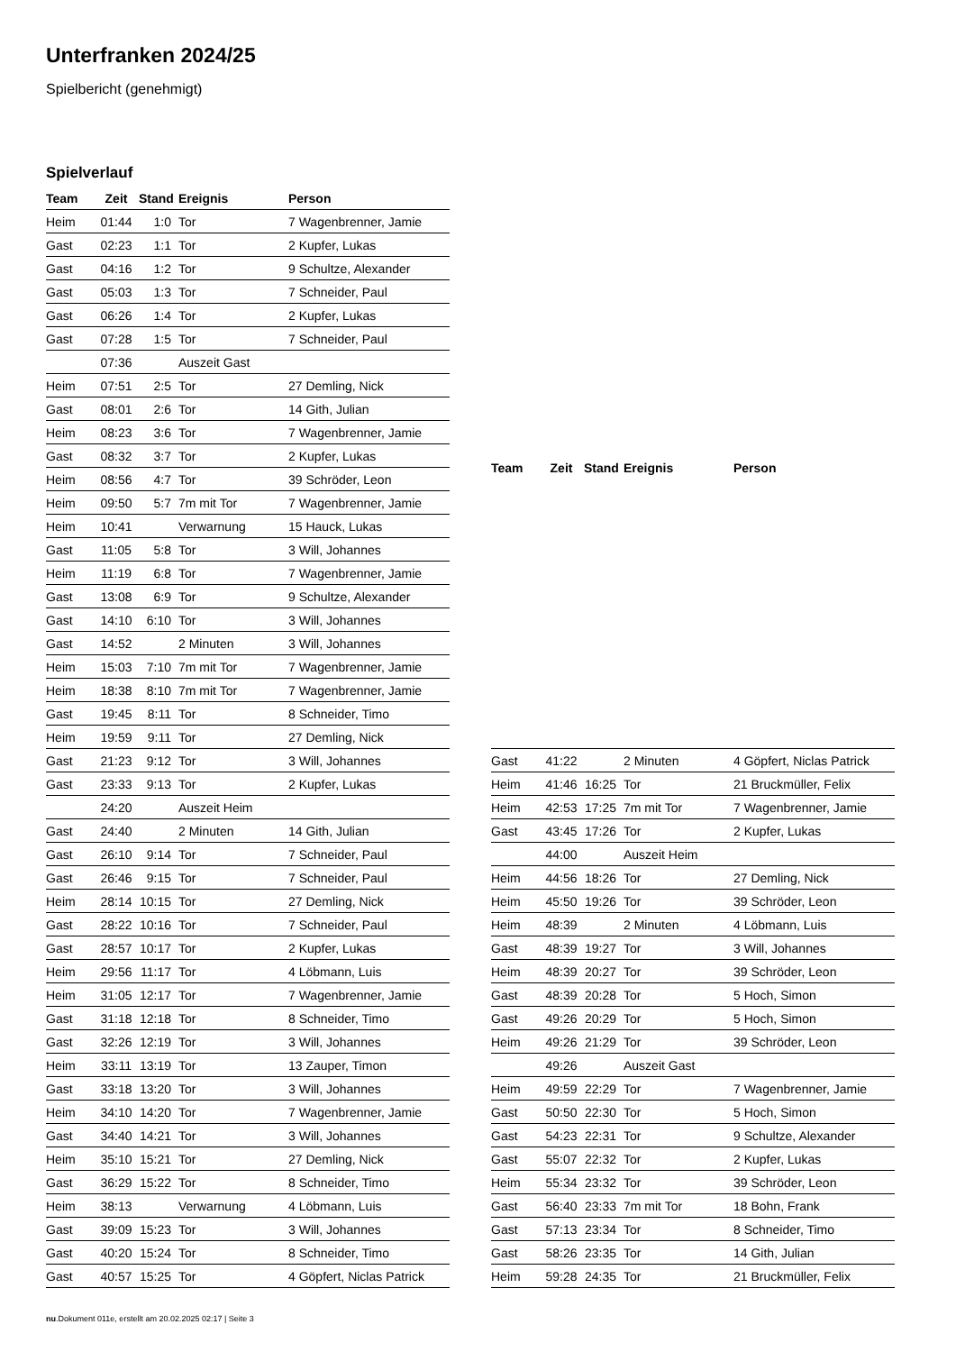Unterfranken 2024/25
Spielbericht (genehmigt)
Spielverlauf
| Team | Zeit | Stand | Ereignis | Person |
| --- | --- | --- | --- | --- |
| Heim | 01:44 | 1:0 | Tor | 7 Wagenbrenner, Jamie |
| Gast | 02:23 | 1:1 | Tor | 2 Kupfer, Lukas |
| Gast | 04:16 | 1:2 | Tor | 9 Schultze, Alexander |
| Gast | 05:03 | 1:3 | Tor | 7 Schneider, Paul |
| Gast | 06:26 | 1:4 | Tor | 2 Kupfer, Lukas |
| Gast | 07:28 | 1:5 | Tor | 7 Schneider, Paul |
| | 07:36 | | Auszeit Gast | |
| Heim | 07:51 | 2:5 | Tor | 27 Demling, Nick |
| Gast | 08:01 | 2:6 | Tor | 14 Gith, Julian |
| Heim | 08:23 | 3:6 | Tor | 7 Wagenbrenner, Jamie |
| Gast | 08:32 | 3:7 | Tor | 2 Kupfer, Lukas |
| Heim | 08:56 | 4:7 | Tor | 39 Schröder, Leon |
| Heim | 09:50 | 5:7 | 7m mit Tor | 7 Wagenbrenner, Jamie |
| Heim | 10:41 | | Verwarnung | 15 Hauck, Lukas |
| Gast | 11:05 | 5:8 | Tor | 3 Will, Johannes |
| Heim | 11:19 | 6:8 | Tor | 7 Wagenbrenner, Jamie |
| Gast | 13:08 | 6:9 | Tor | 9 Schultze, Alexander |
| Gast | 14:10 | 6:10 | Tor | 3 Will, Johannes |
| Gast | 14:52 | | 2 Minuten | 3 Will, Johannes |
| Heim | 15:03 | 7:10 | 7m mit Tor | 7 Wagenbrenner, Jamie |
| Heim | 18:38 | 8:10 | 7m mit Tor | 7 Wagenbrenner, Jamie |
| Gast | 19:45 | 8:11 | Tor | 8 Schneider, Timo |
| Heim | 19:59 | 9:11 | Tor | 27 Demling, Nick |
| Gast | 21:23 | 9:12 | Tor | 3 Will, Johannes |
| Gast | 23:33 | 9:13 | Tor | 2 Kupfer, Lukas |
| | 24:20 | | Auszeit Heim | |
| Gast | 24:40 | | 2 Minuten | 14 Gith, Julian |
| Gast | 26:10 | 9:14 | Tor | 7 Schneider, Paul |
| Gast | 26:46 | 9:15 | Tor | 7 Schneider, Paul |
| Heim | 28:14 | 10:15 | Tor | 27 Demling, Nick |
| Gast | 28:22 | 10:16 | Tor | 7 Schneider, Paul |
| Gast | 28:57 | 10:17 | Tor | 2 Kupfer, Lukas |
| Heim | 29:56 | 11:17 | Tor | 4 Löbmann, Luis |
| Heim | 31:05 | 12:17 | Tor | 7 Wagenbrenner, Jamie |
| Gast | 31:18 | 12:18 | Tor | 8 Schneider, Timo |
| Gast | 32:26 | 12:19 | Tor | 3 Will, Johannes |
| Heim | 33:11 | 13:19 | Tor | 13 Zauper, Timon |
| Gast | 33:18 | 13:20 | Tor | 3 Will, Johannes |
| Heim | 34:10 | 14:20 | Tor | 7 Wagenbrenner, Jamie |
| Gast | 34:40 | 14:21 | Tor | 3 Will, Johannes |
| Heim | 35:10 | 15:21 | Tor | 27 Demling, Nick |
| Gast | 36:29 | 15:22 | Tor | 8 Schneider, Timo |
| Heim | 38:13 | | Verwarnung | 4 Löbmann, Luis |
| Gast | 39:09 | 15:23 | Tor | 3 Will, Johannes |
| Gast | 40:20 | 15:24 | Tor | 8 Schneider, Timo |
| Gast | 40:57 | 15:25 | Tor | 4 Göpfert, Niclas Patrick |
| Team | Zeit | Stand | Ereignis | Person |
| --- | --- | --- | --- | --- |
| Gast | 41:22 | | 2 Minuten | 4 Göpfert, Niclas Patrick |
| Heim | 41:46 | 16:25 | Tor | 21 Bruckmüller, Felix |
| Heim | 42:53 | 17:25 | 7m mit Tor | 7 Wagenbrenner, Jamie |
| Gast | 43:45 | 17:26 | Tor | 2 Kupfer, Lukas |
| | 44:00 | | Auszeit Heim | |
| Heim | 44:56 | 18:26 | Tor | 27 Demling, Nick |
| Heim | 45:50 | 19:26 | Tor | 39 Schröder, Leon |
| Heim | 48:39 | | 2 Minuten | 4 Löbmann, Luis |
| Gast | 48:39 | 19:27 | Tor | 3 Will, Johannes |
| Heim | 48:39 | 20:27 | Tor | 39 Schröder, Leon |
| Gast | 48:39 | 20:28 | Tor | 5 Hoch, Simon |
| Gast | 49:26 | 20:29 | Tor | 5 Hoch, Simon |
| Heim | 49:26 | 21:29 | Tor | 39 Schröder, Leon |
| | 49:26 | | Auszeit Gast | |
| Heim | 49:59 | 22:29 | Tor | 7 Wagenbrenner, Jamie |
| Gast | 50:50 | 22:30 | Tor | 5 Hoch, Simon |
| Gast | 54:23 | 22:31 | Tor | 9 Schultze, Alexander |
| Gast | 55:07 | 22:32 | Tor | 2 Kupfer, Lukas |
| Heim | 55:34 | 23:32 | Tor | 39 Schröder, Leon |
| Gast | 56:40 | 23:33 | 7m mit Tor | 18 Bohn, Frank |
| Gast | 57:13 | 23:34 | Tor | 8 Schneider, Timo |
| Gast | 58:26 | 23:35 | Tor | 14 Gith, Julian |
| Heim | 59:28 | 24:35 | Tor | 21 Bruckmüller, Felix |
nu.Dokument 011e, erstellt am 20.02.2025 02:17 | Seite 3